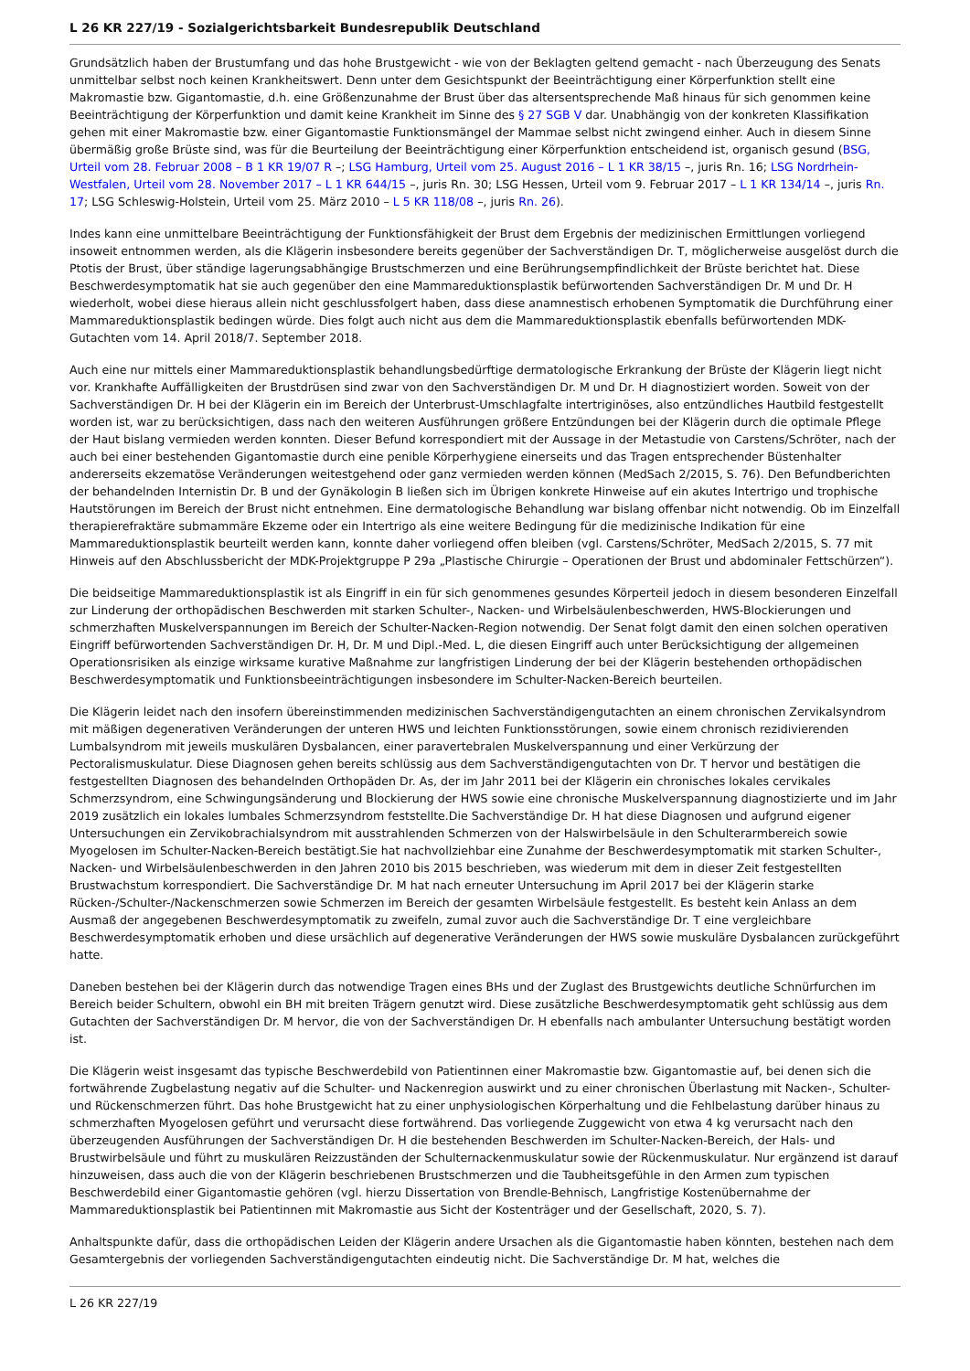L 26 KR 227/19 - Sozialgerichtsbarkeit Bundesrepublik Deutschland
Grundsätzlich haben der Brustumfang und das hohe Brustgewicht - wie von der Beklagten geltend gemacht - nach Überzeugung des Senats unmittelbar selbst noch keinen Krankheitswert. Denn unter dem Gesichtspunkt der Beeinträchtigung einer Körperfunktion stellt eine Makromastie bzw. Gigantomastie, d.h. eine Größenzunahme der Brust über das altersentsprechende Maß hinaus für sich genommen keine Beeinträchtigung der Körperfunktion und damit keine Krankheit im Sinne des § 27 SGB V dar. Unabhängig von der konkreten Klassifikation gehen mit einer Makromastie bzw. einer Gigantomastie Funktionsmängel der Mammae selbst nicht zwingend einher. Auch in diesem Sinne übermäßig große Brüste sind, was für die Beurteilung der Beeinträchtigung einer Körperfunktion entscheidend ist, organisch gesund (BSG, Urteil vom 28. Februar 2008 – B 1 KR 19/07 R –; LSG Hamburg, Urteil vom 25. August 2016 – L 1 KR 38/15 –, juris Rn. 16; LSG Nordrhein-Westfalen, Urteil vom 28. November 2017 – L 1 KR 644/15 –, juris Rn. 30; LSG Hessen, Urteil vom 9. Februar 2017 – L 1 KR 134/14 –, juris Rn. 17; LSG Schleswig-Holstein, Urteil vom 25. März 2010 – L 5 KR 118/08 –, juris Rn. 26).
Indes kann eine unmittelbare Beeinträchtigung der Funktionsfähigkeit der Brust dem Ergebnis der medizinischen Ermittlungen vorliegend insoweit entnommen werden, als die Klägerin insbesondere bereits gegenüber der Sachverständigen Dr. T, möglicherweise ausgelöst durch die Ptotis der Brust, über ständige lagerungsabhängige Brustschmerzen und eine Berührungsempfindlichkeit der Brüste berichtet hat. Diese Beschwerdesymptomatik hat sie auch gegenüber den eine Mammareduktionsplastik befürwortenden Sachverständigen Dr. M und Dr. H wiederholt, wobei diese hieraus allein nicht geschlussfolgert haben, dass diese anamnestisch erhobenen Symptomatik die Durchführung einer Mammareduktionsplastik bedingen würde. Dies folgt auch nicht aus dem die Mammareduktionsplastik ebenfalls befürwortenden MDK-Gutachten vom 14. April 2018/7. September 2018.
Auch eine nur mittels einer Mammareduktionsplastik behandlungsbedürftige dermatologische Erkrankung der Brüste der Klägerin liegt nicht vor. Krankhafte Auffälligkeiten der Brustdrüsen sind zwar von den Sachverständigen Dr. M und Dr. H diagnostiziert worden. Soweit von der Sachverständigen Dr. H bei der Klägerin ein im Bereich der Unterbrust-Umschlagfalte intertriginöses, also entzündliches Hautbild festgestellt worden ist, war zu berücksichtigen, dass nach den weiteren Ausführungen größere Entzündungen bei der Klägerin durch die optimale Pflege der Haut bislang vermieden werden konnten. Dieser Befund korrespondiert mit der Aussage in der Metastudie von Carstens/Schröter, nach der auch bei einer bestehenden Gigantomastie durch eine penible Körperhygiene einerseits und das Tragen entsprechender Büstenhalter andererseits ekzematöse Veränderungen weitestgehend oder ganz vermieden werden können (MedSach 2/2015, S. 76). Den Befundberichten der behandelnden Internistin Dr. B und der Gynäkologin B ließen sich im Übrigen konkrete Hinweise auf ein akutes Intertrigo und trophische Hautstörungen im Bereich der Brust nicht entnehmen. Eine dermatologische Behandlung war bislang offenbar nicht notwendig. Ob im Einzelfall therapierefraktäre submammäre Ekzeme oder ein Intertrigo als eine weitere Bedingung für die medizinische Indikation für eine Mammareduktionsplastik beurteilt werden kann, konnte daher vorliegend offen bleiben (vgl. Carstens/Schröter, MedSach 2/2015, S. 77 mit Hinweis auf den Abschlussbericht der MDK-Projektgruppe P 29a „Plastische Chirurgie – Operationen der Brust und abdominaler Fettschürzen“).
Die beidseitige Mammareduktionsplastik ist als Eingriff in ein für sich genommenes gesundes Körperteil jedoch in diesem besonderen Einzelfall zur Linderung der orthopädischen Beschwerden mit starken Schulter-, Nacken- und Wirbelsäulenbeschwerden, HWS-Blockierungen und schmerzhaften Muskelverspannungen im Bereich der Schulter-Nacken-Region notwendig. Der Senat folgt damit den einen solchen operativen Eingriff befürwortenden Sachverständigen Dr. H, Dr. M und Dipl.-Med. L, die diesen Eingriff auch unter Berücksichtigung der allgemeinen Operationsrisiken als einzige wirksame kurative Maßnahme zur langfristigen Linderung der bei der Klägerin bestehenden orthopädischen Beschwerdesymptomatik und Funktionsbeeinträchtigungen insbesondere im Schulter-Nacken-Bereich beurteilen.
Die Klägerin leidet nach den insofern übereinstimmenden medizinischen Sachverständigengutachten an einem chronischen Zervikalsyndrom mit mäßigen degenerativen Veränderungen der unteren HWS und leichten Funktionsstörungen, sowie einem chronisch rezidivierenden Lumbalsyndrom mit jeweils muskulären Dysbalancen, einer paravertebralen Muskelverspannung und einer Verkürzung der Pectoralismuskulatur. Diese Diagnosen gehen bereits schlüssig aus dem Sachverständigengutachten von Dr. T hervor und bestätigen die festgestellten Diagnosen des behandelnden Orthopäden Dr. As, der im Jahr 2011 bei der Klägerin ein chronisches lokales cervikales Schmerzsyndrom, eine Schwingungsänderung und Blockierung der HWS sowie eine chronische Muskelverspannung diagnostizierte und im Jahr 2019 zusätzlich ein lokales lumbales Schmerzsyndrom feststellte.Die Sachverständige Dr. H hat diese Diagnosen und aufgrund eigener Untersuchungen ein Zervikobrachialsyndrom mit ausstrahlenden Schmerzen von der Halswirbelsäule in den Schulterarmbereich sowie Myogelosen im Schulter-Nacken-Bereich bestätigt.Sie hat nachvollziehbar eine Zunahme der Beschwerdesymptomatik mit starken Schulter-, Nacken- und Wirbelsäulenbeschwerden in den Jahren 2010 bis 2015 beschrieben, was wiederum mit dem in dieser Zeit festgestellten Brustwachstum korrespondiert. Die Sachverständige Dr. M hat nach erneuter Untersuchung im April 2017 bei der Klägerin starke Rücken-/Schulter-/Nackenschmerzen sowie Schmerzen im Bereich der gesamten Wirbelsäule festgestellt. Es besteht kein Anlass an dem Ausmaß der angegebenen Beschwerdesymptomatik zu zweifeln, zumal zuvor auch die Sachverständige Dr. T eine vergleichbare Beschwerdesymptomatik erhoben und diese ursächlich auf degenerative Veränderungen der HWS sowie muskuläre Dysbalancen zurückgeführt hatte.
Daneben bestehen bei der Klägerin durch das notwendige Tragen eines BHs und der Zuglast des Brustgewichts deutliche Schnürfurchen im Bereich beider Schultern, obwohl ein BH mit breiten Trägern genutzt wird. Diese zusätzliche Beschwerdesymptomatik geht schlüssig aus dem Gutachten der Sachverständigen Dr. M hervor, die von der Sachverständigen Dr. H ebenfalls nach ambulanter Untersuchung bestätigt worden ist.
Die Klägerin weist insgesamt das typische Beschwerdebild von Patientinnen einer Makromastie bzw. Gigantomastie auf, bei denen sich die fortwährende Zugbelastung negativ auf die Schulter- und Nackenregion auswirkt und zu einer chronischen Überlastung mit Nacken-, Schulter- und Rückenschmerzen führt. Das hohe Brustgewicht hat zu einer unphysiologischen Körperhaltung und die Fehlbelastung darüber hinaus zu schmerzhaften Myogelosen geführt und verursacht diese fortwährend. Das vorliegende Zuggewicht von etwa 4 kg verursacht nach den überzeugenden Ausführungen der Sachverständigen Dr. H die bestehenden Beschwerden im Schulter-Nacken-Bereich, der Hals- und Brustwirbelsäule und führt zu muskulären Reizzuständen der Schulternackenmuskulatur sowie der Rückenmuskulatur. Nur ergänzend ist darauf hinzuweisen, dass auch die von der Klägerin beschriebenen Brustschmerzen und die Taubheitsgefühle in den Armen zum typischen Beschwerdebild einer Gigantomastie gehören (vgl. hierzu Dissertation von Brendle-Behnisch, Langfristige Kostenübernahme der Mammareduktionsplastik bei Patientinnen mit Makromastie aus Sicht der Kostenträger und der Gesellschaft, 2020, S. 7).
Anhaltspunkte dafür, dass die orthopädischen Leiden der Klägerin andere Ursachen als die Gigantomastie haben könnten, bestehen nach dem Gesamtergebnis der vorliegenden Sachverständigengutachten eindeutig nicht. Die Sachverständige Dr. M hat, welches die
L 26 KR 227/19